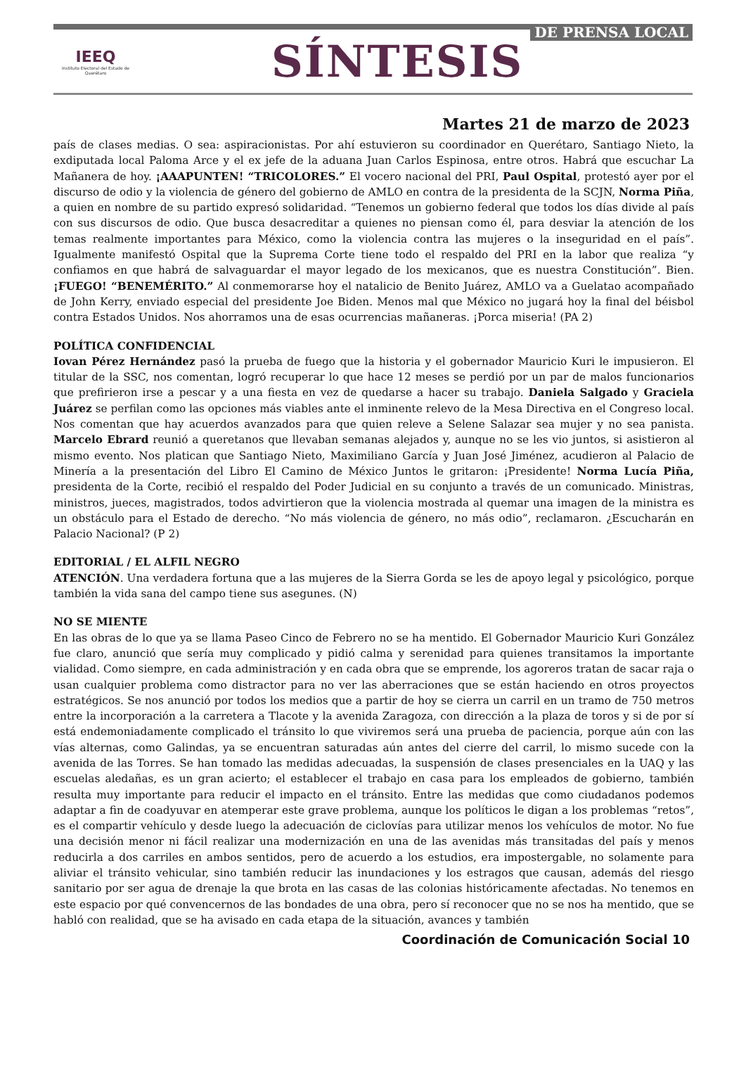IEEQ
Instituto Electoral del Estado de Querétaro
SÍNTESIS
DE PRENSA LOCAL
Martes 21 de marzo de 2023
país de clases medias. O sea: aspiracionistas. Por ahí estuvieron su coordinador en Querétaro, Santiago Nieto, la exdiputada local Paloma Arce y el ex jefe de la aduana Juan Carlos Espinosa, entre otros. Habrá que escuchar La Mañanera de hoy. ¡AAAPUNTEN! “TRICOLORES.” El vocero nacional del PRI, Paul Ospital, protestó ayer por el discurso de odio y la violencia de género del gobierno de AMLO en contra de la presidenta de la SCJN, Norma Piña, a quien en nombre de su partido expresó solidaridad. “Tenemos un gobierno federal que todos los días divide al país con sus discursos de odio. Que busca desacreditar a quienes no piensan como él, para desviar la atención de los temas realmente importantes para México, como la violencia contra las mujeres o la inseguridad en el país”. Igualmente manifestó Ospital que la Suprema Corte tiene todo el respaldo del PRI en la labor que realiza “y confiamos en que habrá de salvaguardar el mayor legado de los mexicanos, que es nuestra Constitución”. Bien. ¡FUEGO! “BENEMÉRITO.” Al conmemorarse hoy el natalicio de Benito Juárez, AMLO va a Guelatao acompañado de John Kerry, enviado especial del presidente Joe Biden. Menos mal que México no jugará hoy la final del béisbol contra Estados Unidos. Nos ahorramos una de esas ocurrencias mañaneras. ¡Porca miseria! (PA 2)
POLÍTICA CONFIDENCIAL
Iovan Pérez Hernández pasó la prueba de fuego que la historia y el gobernador Mauricio Kuri le impusieron. El titular de la SSC, nos comentan, logró recuperar lo que hace 12 meses se perdió por un par de malos funcionarios que prefirieron irse a pescar y a una fiesta en vez de quedarse a hacer su trabajo. Daniela Salgado y Graciela Juárez se perfilan como las opciones más viables ante el inminente relevo de la Mesa Directiva en el Congreso local. Nos comentan que hay acuerdos avanzados para que quien releve a Selene Salazar sea mujer y no sea panista. Marcelo Ebrard reunió a queretanos que llevaban semanas alejados y, aunque no se les vio juntos, si asistieron al mismo evento. Nos platican que Santiago Nieto, Maximiliano García y Juan José Jiménez, acudieron al Palacio de Minería a la presentación del Libro El Camino de México Juntos le gritaron: ¡Presidente! Norma Lucía Piña, presidenta de la Corte, recibió el respaldo del Poder Judicial en su conjunto a través de un comunicado. Ministras, ministros, jueces, magistrados, todos advirtieron que la violencia mostrada al quemar una imagen de la ministra es un obstáculo para el Estado de derecho. “No más violencia de género, no más odio”, reclamaron. ¿Escucharán en Palacio Nacional? (P 2)
EDITORIAL / EL ALFIL NEGRO
ATENCIÓN. Una verdadera fortuna que a las mujeres de la Sierra Gorda se les de apoyo legal y psicológico, porque también la vida sana del campo tiene sus asegunes. (N)
NO SE MIENTE
En las obras de lo que ya se llama Paseo Cinco de Febrero no se ha mentido. El Gobernador Mauricio Kuri González fue claro, anunció que sería muy complicado y pidió calma y serenidad para quienes transitamos la importante vialidad. Como siempre, en cada administración y en cada obra que se emprende, los agoreros tratan de sacar raja o usan cualquier problema como distractor para no ver las aberraciones que se están haciendo en otros proyectos estratégicos. Se nos anunció por todos los medios que a partir de hoy se cierra un carril en un tramo de 750 metros entre la incorporación a la carretera a Tlacote y la avenida Zaragoza, con dirección a la plaza de toros y si de por sí está endemoniadamente complicado el tránsito lo que viviremos será una prueba de paciencia, porque aún con las vías alternas, como Galindas, ya se encuentran saturadas aún antes del cierre del carril, lo mismo sucede con la avenida de las Torres. Se han tomado las medidas adecuadas, la suspensión de clases presenciales en la UAQ y las escuelas aledañas, es un gran acierto; el establecer el trabajo en casa para los empleados de gobierno, también resulta muy importante para reducir el impacto en el tránsito. Entre las medidas que como ciudadanos podemos adaptar a fin de coadyuvar en atemperar este grave problema, aunque los políticos le digan a los problemas “retos”, es el compartir vehículo y desde luego la adecuación de ciclovías para utilizar menos los vehículos de motor. No fue una decisión menor ni fácil realizar una modernización en una de las avenidas más transitadas del país y menos reducirla a dos carriles en ambos sentidos, pero de acuerdo a los estudios, era impostergable, no solamente para aliviar el tránsito vehicular, sino también reducir las inundaciones y los estragos que causan, además del riesgo sanitario por ser agua de drenaje la que brota en las casas de las colonias históricamente afectadas. No tenemos en este espacio por qué convencernos de las bondades de una obra, pero sí reconocer que no se nos ha mentido, que se habló con realidad, que se ha avisado en cada etapa de la situación, avances y también
Coordinación de Comunicación Social 10